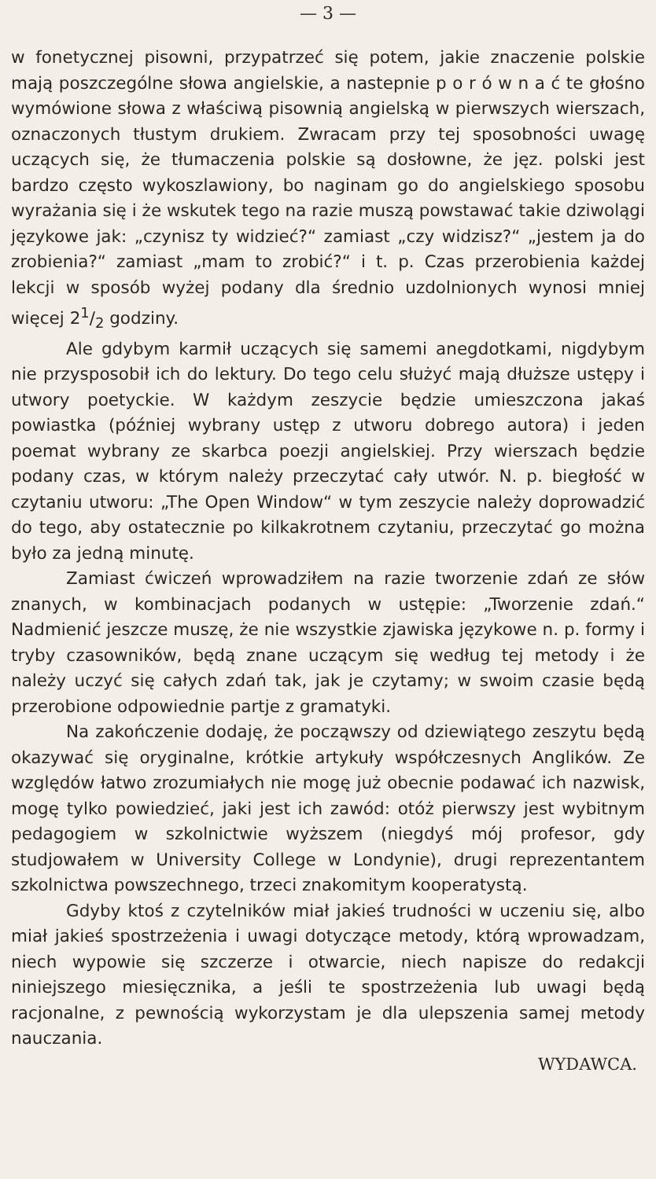— 3 —
w fonetycznej pisowni, przypatrzeć się potem, jakie znaczenie polskie mają poszczególne słowa angielskie, a nastepnie p o r ó w n a ć te głośno wymówione słowa z właściwą pisownią angielską w pierwszych wierszach, oznaczonych tłustym drukiem. Zwracam przy tej sposobności uwagę uczących się, że tłumaczenia polskie są dosłowne, że jęz. polski jest bardzo często wykoszlawiony, bo naginam go do angielskiego sposobu wyrażania się i że wskutek tego na razie muszą powstawać takie dziwolągi językowe jak: „czynisz ty widzieć?“ zamiast „czy widzisz?“ „jestem ja do zrobienia?“ zamiast „mam to zrobić?“ i t. p. Czas przerobienia każdej lekcji w sposób wyżej podany dla średnio uzdolnionych wynosi mniej więcej 21/2 godziny.
Ale gdybym karmił uczących się samemi anegdotkami, nigdybym nie przysposobił ich do lektury. Do tego celu służyć mają dłuższe ustępy i utwory poetyckie. W każdym zeszycie będzie umieszczona jakaś powiastka (później wybrany ustęp z utworu dobrego autora) i jeden poemat wybrany ze skarbca poezji angielskiej. Przy wierszach będzie podany czas, w którym należy przeczytać cały utwór. N. p. biegłość w czytaniu utworu: „The Open Window“ w tym zeszycie należy doprowadzić do tego, aby ostatecznie po kilkakrotnem czytaniu, przeczytać go można było za jedną minutę.
Zamiast ćwiczeń wprowadziłem na razie tworzenie zdań ze słów znanych, w kombinacjach podanych w ustępie: „Tworzenie zdań.“ Nadmienić jeszcze muszę, że nie wszystkie zjawiska językowe n. p. formy i tryby czasowników, będą znane uczącym się według tej metody i że należy uczyć się całych zdań tak, jak je czytamy; w swoim czasie będą przerobione odpowiednie partje z gramatyki.
Na zakończenie dodaję, że począwszy od dziewiątego zeszytu będą okazywać się oryginalne, krótkie artykuły współczesnych Anglików. Ze względów łatwo zrozumiałych nie mogę już obecnie podawać ich nazwisk, mogę tylko powiedzieć, jaki jest ich zawód: otóż pierwszy jest wybitnym pedagogiem w szkolnictwie wyższem (niegdyś mój profesor, gdy studjowałem w University College w Londynie), drugi reprezentantem szkolnictwa powszechnego, trzeci znakomitym kooperatystą.
Gdyby ktoś z czytelników miał jakieś trudności w uczeniu się, albo miał jakieś spostrzeżenia i uwagi dotyczące metody, którą wprowadzam, niech wypowie się szczerze i otwarcie, niech napisze do redakcji niniejszego miesięcznika, a jeśli te spostrzeżenia lub uwagi będą racjonalne, z pewnością wykorzystam je dla ulepszenia samej metody nauczania.
WYDAWCA.